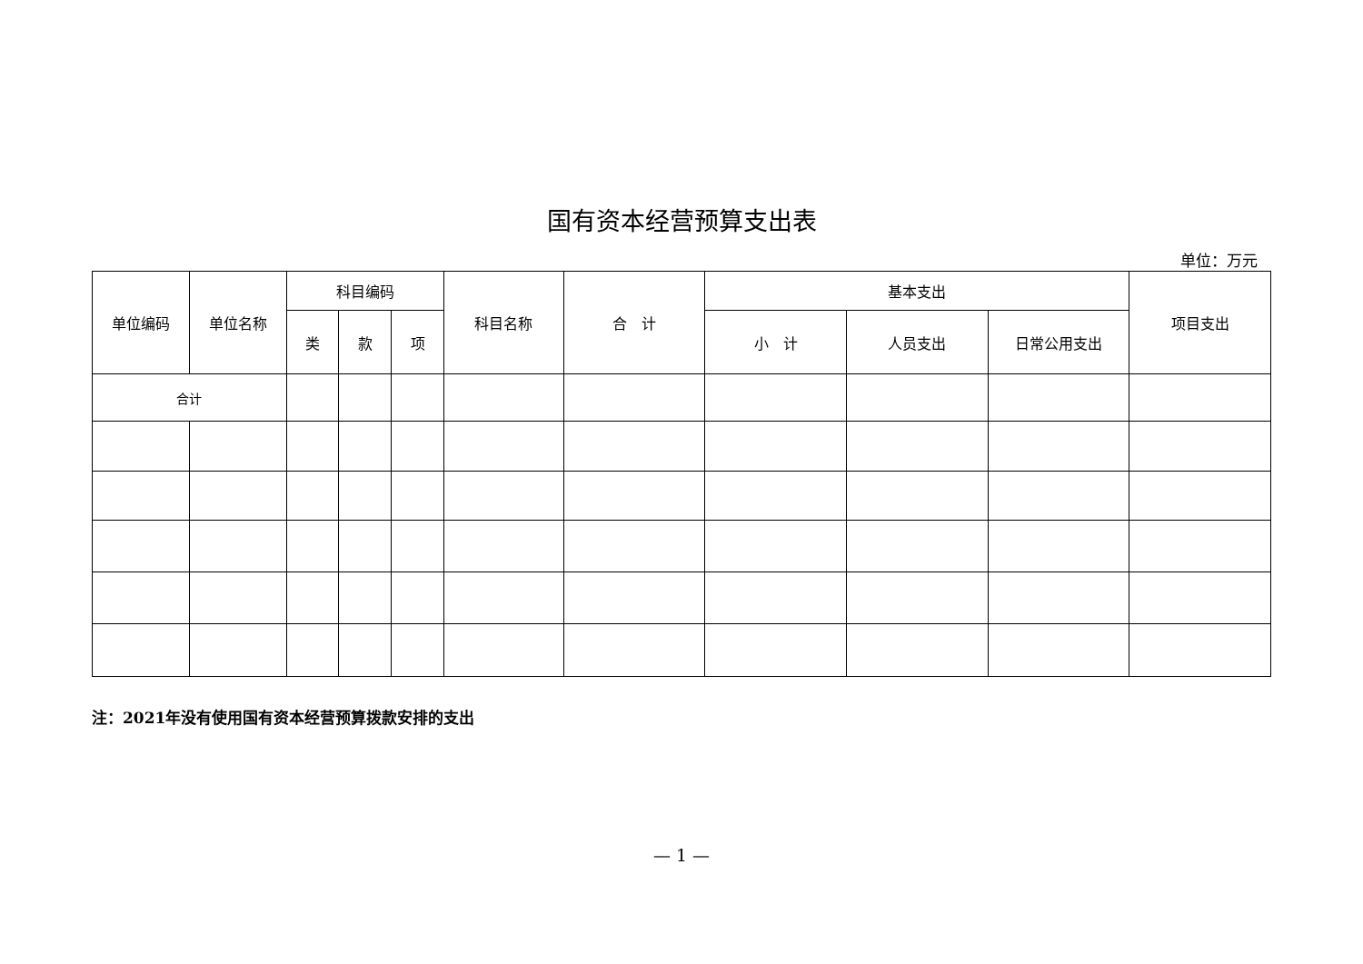国有资本经营预算支出表
单位：万元
| 单位编码 | 单位名称 | 科目编码 | | | 科目名称 | 合 计 | 基本支出 | | | 项目支出 |
| --- | --- | --- | --- | --- | --- | --- | --- | --- | --- | --- |
| | | 类 | 款 | 项 | | | 小 计 | 人员支出 | 日常公用支出 | |
| 合计 | | | | | | | | | | |
注：2021年没有使用国有资本经营预算拨款安排的支出
— 1 —